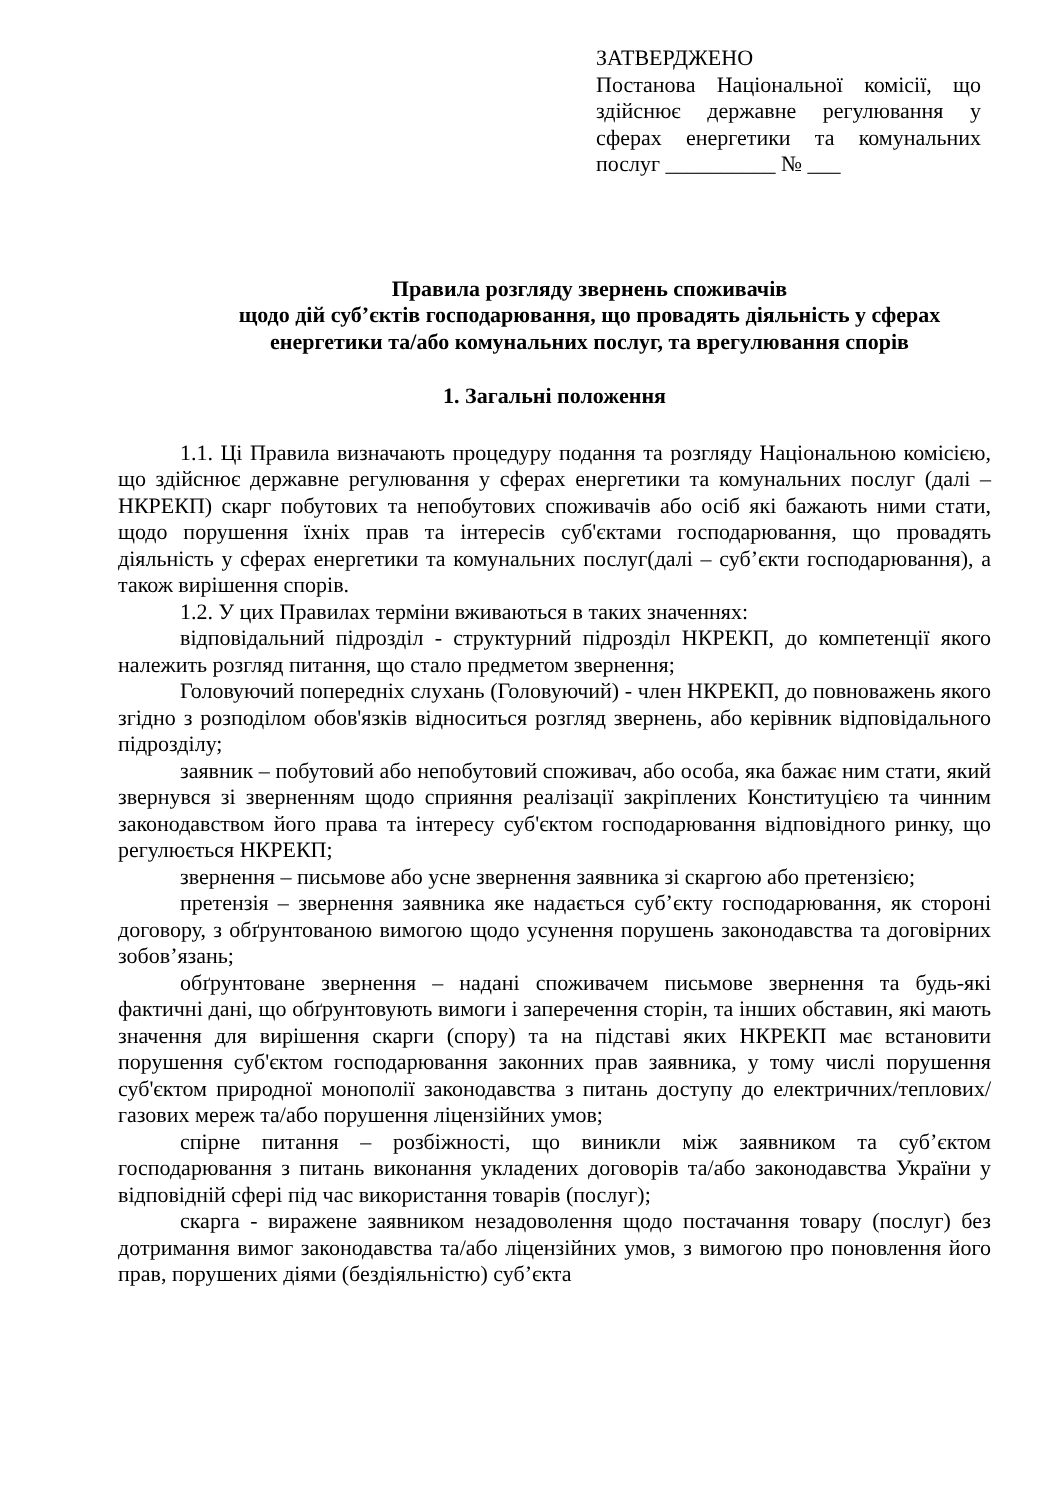ЗАТВЕРДЖЕНО
Постанова Національної комісії, що здійснює державне регулювання у сферах енергетики та комунальних послуг __________ № ___
Правила розгляду звернень споживачів
щодо дій суб’єктів господарювання, що провадять діяльність у сферах енергетики та/або комунальних послуг, та врегулювання спорів
1. Загальні положення
1.1. Ці Правила визначають процедуру подання та розгляду Національною комісією, що здійснює державне регулювання у сферах енергетики та комунальних послуг (далі – НКРЕКП) скарг побутових та непобутових споживачів або осіб які бажають ними стати, щодо порушення їхніх прав та інтересів суб'єктами господарювання, що провадять діяльність у сферах енергетики та комунальних послуг(далі – суб’єкти господарювання), а також вирішення спорів.
1.2. У цих Правилах терміни вживаються в таких значеннях:
відповідальний підрозділ - структурний підрозділ НКРЕКП, до компетенції якого належить розгляд питання, що стало предметом звернення;
Головуючий попередніх слухань (Головуючий) - член НКРЕКП, до повноважень якого згідно з розподілом обов'язків відноситься розгляд звернень, або керівник відповідального підрозділу;
заявник – побутовий або непобутовий споживач, або особа, яка бажає ним стати, який звернувся зі зверненням щодо сприяння реалізації закріплених Конституцією та чинним законодавством його права та інтересу суб'єктом господарювання відповідного ринку, що регулюється НКРЕКП;
звернення – письмове або усне звернення заявника зі скаргою або претензією;
претензія – звернення заявника яке надається суб’єкту господарювання, як стороні договору, з обґрунтованою вимогою щодо усунення порушень законодавства та договірних зобов’язань;
обґрунтоване звернення – надані споживачем письмове звернення та будь-які фактичні дані, що обґрунтовують вимоги і заперечення сторін, та інших обставин, які мають значення для вирішення скарги (спору) та на підставі яких НКРЕКП має встановити порушення суб'єктом господарювання законних прав заявника, у тому числі порушення суб'єктом природної монополії законодавства з питань доступу до електричних/теплових/газових мереж та/або порушення ліцензійних умов;
спірне питання – розбіжності, що виникли між заявником та суб’єктом господарювання з питань виконання укладених договорів та/або законодавства України у відповідній сфері під час використання товарів (послуг);
скарга - виражене заявником незадоволення щодо постачання товару (послуг) без дотримання вимог законодавства та/або ліцензійних умов, з вимогою про поновлення його прав, порушених діями (бездіяльністю) суб’єкта